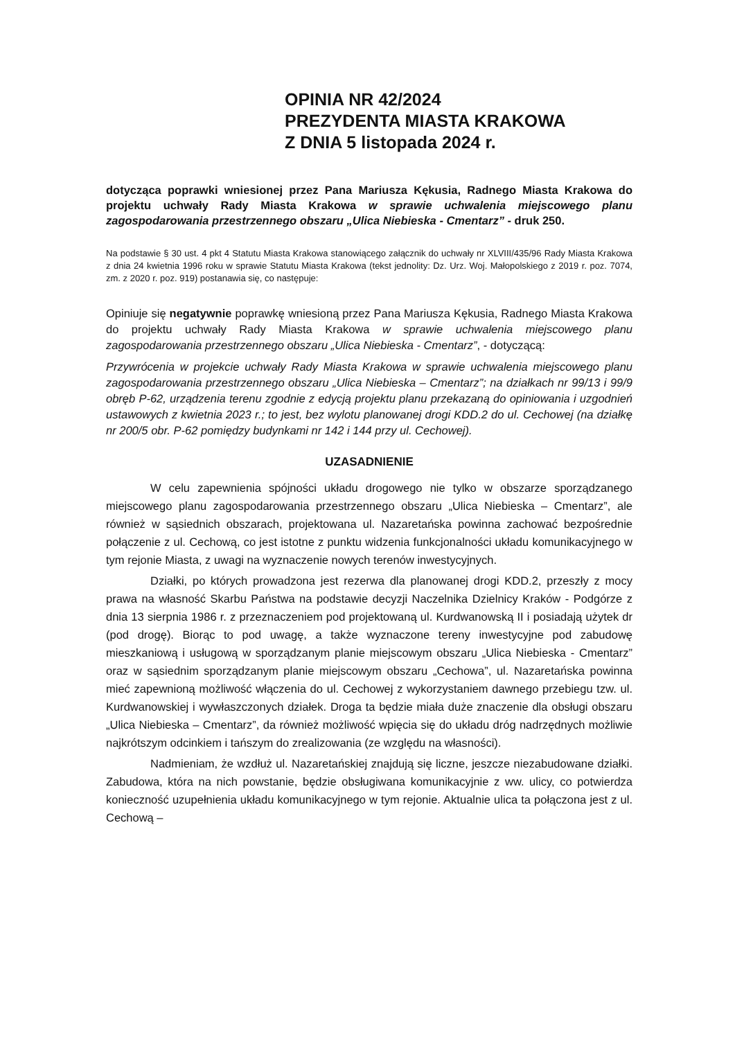OPINIA NR 42/2024
PREZYDENTA MIASTA KRAKOWA
Z DNIA 5 listopada 2024 r.
dotycząca poprawki wniesionej przez Pana Mariusza Kękusia, Radnego Miasta Krakowa do projektu uchwały Rady Miasta Krakowa w sprawie uchwalenia miejscowego planu zagospodarowania przestrzennego obszaru „Ulica Niebieska - Cmentarz” - druk 250.
Na podstawie § 30 ust. 4 pkt 4 Statutu Miasta Krakowa stanowiącego załącznik do uchwały nr XLVIII/435/96 Rady Miasta Krakowa z dnia 24 kwietnia 1996 roku w sprawie Statutu Miasta Krakowa (tekst jednolity: Dz. Urz. Woj. Małopolskiego z 2019 r. poz. 7074, zm. z 2020 r. poz. 919) postanawia się, co następuje:
Opiniuje się negatywnie poprawkę wniesioną przez Pana Mariusza Kękusia, Radnego Miasta Krakowa do projektu uchwały Rady Miasta Krakowa w sprawie uchwalenia miejscowego planu zagospodarowania przestrzennego obszaru „Ulica Niebieska - Cmentarz”, - dotyczącą:
Przywrócenia w projekcie uchwały Rady Miasta Krakowa w sprawie uchwalenia miejscowego planu zagospodarowania przestrzennego obszaru „Ulica Niebieska – Cmentarz”; na działkach nr 99/13 i 99/9 obręb P-62, urządzenia terenu zgodnie z edycją projektu planu przekazaną do opiniowania i uzgodnień ustawowych z kwietnia 2023 r.; to jest, bez wylotu planowanej drogi KDD.2 do ul. Cechowej (na działkę nr 200/5 obr. P-62 pomiędzy budynkami nr 142 i 144 przy ul. Cechowej).
UZASADNIENIE
W celu zapewnienia spójności układu drogowego nie tylko w obszarze sporządzanego miejscowego planu zagospodarowania przestrzennego obszaru „Ulica Niebieska – Cmentarz”, ale również w sąsiednich obszarach, projektowana ul. Nazaretańska powinna zachować bezpośrednie połączenie z ul. Cechową, co jest istotne z punktu widzenia funkcjonalności układu komunikacyjnego w tym rejonie Miasta, z uwagi na wyznaczenie nowych terenów inwestycyjnych.
Działki, po których prowadzona jest rezerwa dla planowanej drogi KDD.2, przeszły z mocy prawa na własność Skarbu Państwa na podstawie decyzji Naczelnika Dzielnicy Kraków - Podgórze z dnia 13 sierpnia 1986 r. z przeznaczeniem pod projektowaną ul. Kurdwanowską II i posiadają użytek dr (pod drogę). Biorąc to pod uwagę, a także wyznaczone tereny inwestycyjne pod zabudowę mieszkaniową i usługową w sporządzanym planie miejscowym obszaru „Ulica Niebieska - Cmentarz” oraz w sąsiednim sporządzanym planie miejscowym obszaru „Cechowa”, ul. Nazaretańska powinna mieć zapewnioną możliwość włączenia do ul. Cechowej z wykorzystaniem dawnego przebiegu tzw. ul. Kurdwanowskiej i wywłaszczonych działek. Droga ta będzie miała duże znaczenie dla obsługi obszaru „Ulica Niebieska – Cmentarz”, da również możliwość wpięcia się do układu dróg nadrzędnych możliwie najkrótszym odcinkiem i tańszym do zrealizowania (ze względu na własności).
Nadmieniam, że wzdłuż ul. Nazaretańskiej znajdują się liczne, jeszcze niezabudowane działki. Zabudowa, która na nich powstanie, będzie obsługiwana komunikacyjnie z ww. ulicy, co potwierdza konieczność uzupełnienia układu komunikacyjnego w tym rejonie. Aktualnie ulica ta połączona jest z ul. Cechową –